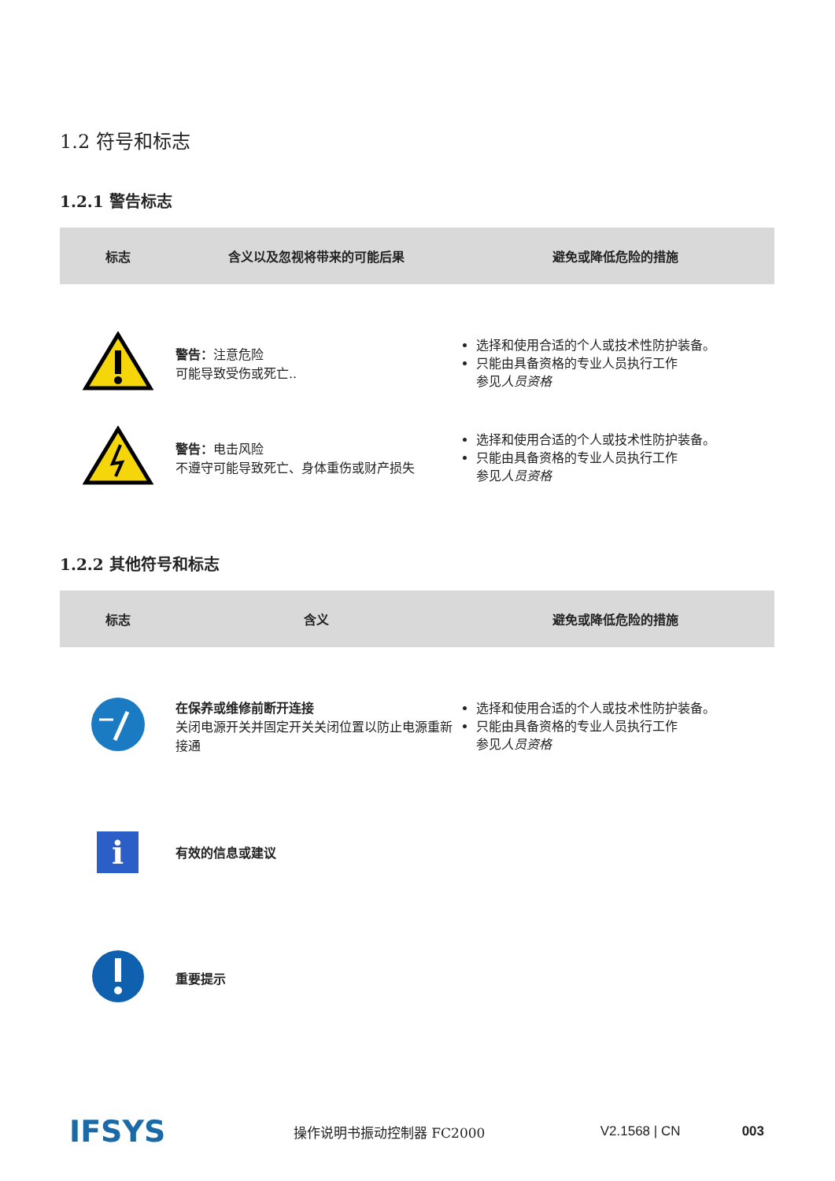1.2 符号和标志
1.2.1 警告标志
| 标志 | 含义以及忽视将带来的可能后果 | 避免或降低危险的措施 |
| --- | --- | --- |
| | 警告： 注意危险 可能导致受伤或死亡.. | 选择和使用合适的个人或技术性防护装备。 只能由具备资格的专业人员执行工作 参见 人员资格 |
| | 警告： 电击风险 不遵守可能导致死亡、身体重伤或财产损失 | 选择和使用合适的个人或技术性防护装备。 只能由具备资格的专业人员执行工作 参见 人员资格 |
1.2.2 其他符号和标志
| 标志 | 含义 | 避免或降低危险的措施 |
| --- | --- | --- |
| | 在保养或维修前断开连接 关闭电源开关并固定开关关闭位置以防止电源重新接通 | 选择和使用合适的个人或技术性防护装备。 只能由具备资格的专业人员执行工作 参见 人员资格 |
| i | 有效的信息或建议 | |
| | 重要提示 | |
IFSYS
操作说明书振动控制器 FC2000 V2.1568 | CN 003